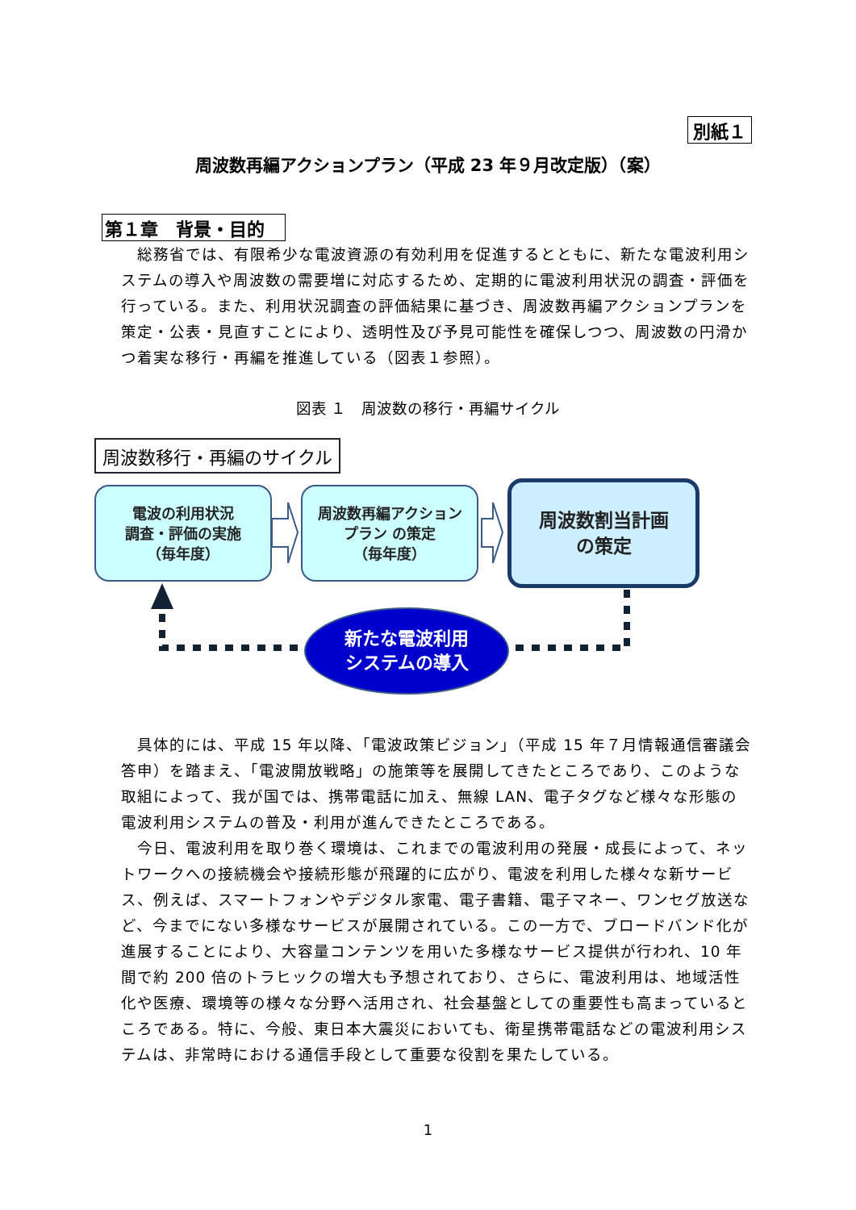別紙１
周波数再編アクションプラン（平成 23 年９月改定版）（案）
第１章　背景・目的
　総務省では、有限希少な電波資源の有効利用を促進するとともに、新たな電波利用システムの導入や周波数の需要増に対応するため、定期的に電波利用状況の調査・評価を行っている。また、利用状況調査の評価結果に基づき、周波数再編アクションプランを策定・公表・見直すことにより、透明性及び予見可能性を確保しつつ、周波数の円滑かつ着実な移行・再編を推進している（図表１参照）。
図表 １　周波数の移行・再編サイクル
周波数移行・再編のサイクル
電波の利用状況
調査・評価の実施
（毎年度）
周波数再編アクション
プラン の策定
（毎年度）
周波数割当計画
の策定
新たな電波利用
システムの導入
　具体的には、平成 15 年以降、「電波政策ビジョン」（平成 15 年７月情報通信審議会答申）を踏まえ、「電波開放戦略」の施策等を展開してきたところであり、このような取組によって、我が国では、携帯電話に加え、無線 LAN、電子タグなど様々な形態の電波利用システムの普及・利用が進んできたところである。
　今日、電波利用を取り巻く環境は、これまでの電波利用の発展・成長によって、ネットワークへの接続機会や接続形態が飛躍的に広がり、電波を利用した様々な新サービス、例えば、スマートフォンやデジタル家電、電子書籍、電子マネー、ワンセグ放送など、今までにない多様なサービスが展開されている。この一方で、ブロードバンド化が進展することにより、大容量コンテンツを用いた多様なサービス提供が行われ、10 年間で約 200 倍のトラヒックの増大も予想されており、さらに、電波利用は、地域活性化や医療、環境等の様々な分野へ活用され、社会基盤としての重要性も高まっているところである。特に、今般、東日本大震災においても、衛星携帯電話などの電波利用システムは、非常時における通信手段として重要な役割を果たしている。
1